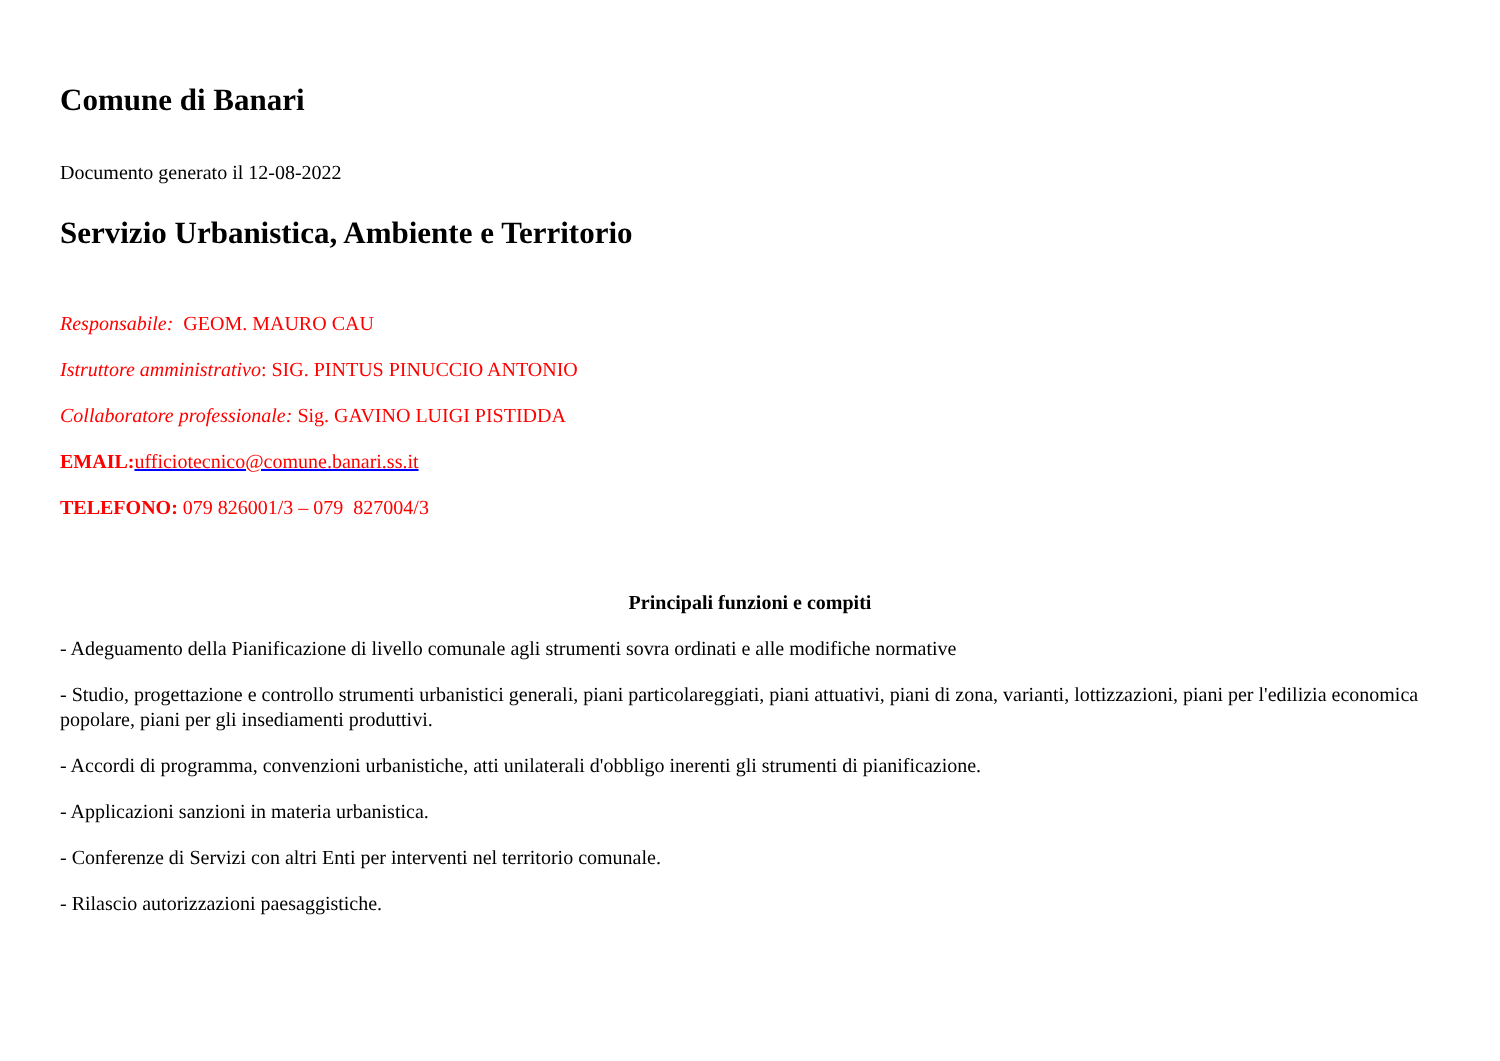Comune di Banari
Documento generato il 12-08-2022
Servizio Urbanistica, Ambiente e Territorio
Responsabile: GEOM. MAURO CAU
Istruttore amministrativo: SIG. PINTUS PINUCCIO ANTONIO
Collaboratore professionale: Sig. GAVINO LUIGI PISTIDDA
EMAIL: ufficiotecnico@comune.banari.ss.it
TELEFONO: 079 826001/3 – 079 827004/3
Principali funzioni e compiti
- Adeguamento della Pianificazione di livello comunale agli strumenti sovra ordinati e alle modifiche normative
- Studio, progettazione e controllo strumenti urbanistici generali, piani particolareggiati, piani attuativi, piani di zona, varianti, lottizzazioni, piani per l'edilizia economica popolare, piani per gli insediamenti produttivi.
- Accordi di programma, convenzioni urbanistiche, atti unilaterali d'obbligo inerenti gli strumenti di pianificazione.
- Applicazioni sanzioni in materia urbanistica.
- Conferenze di Servizi con altri Enti per interventi nel territorio comunale.
- Rilascio autorizzazioni paesaggistiche.